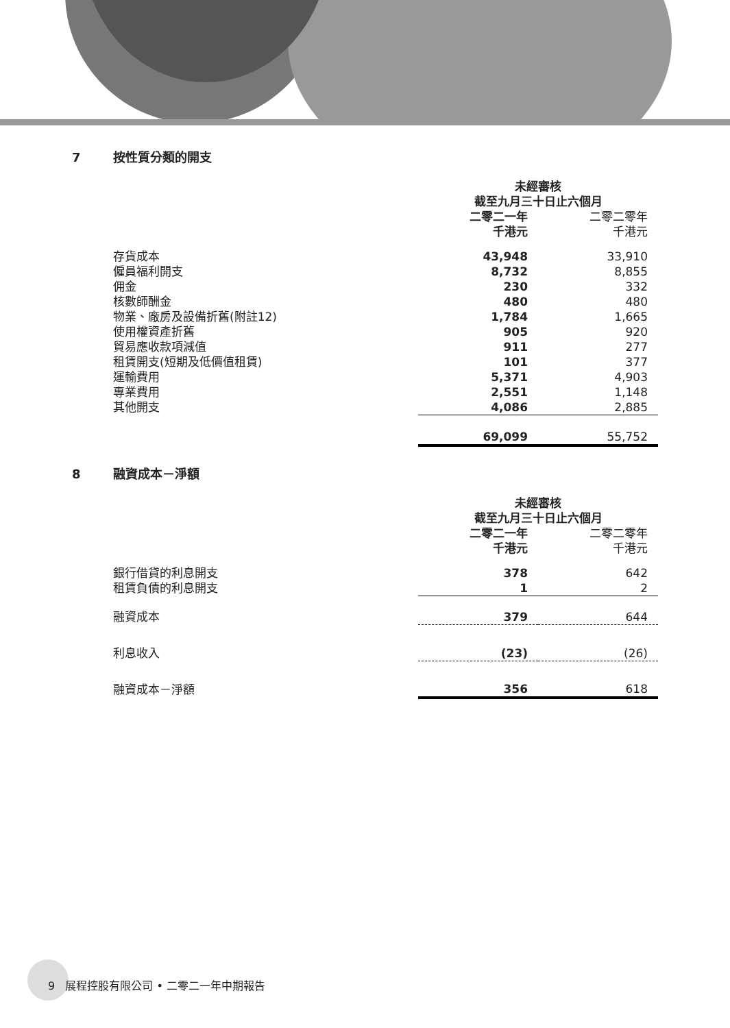7 按性質分類的開支
| | 未經審核 截至九月三十日止六個月 | |
| | 二零二一年 千港元 | 二零二零年 千港元 |
| 存貨成本 | 43,948 | 33,910 |
| 僱員福利開支 | 8,732 | 8,855 |
| 佣金 | 230 | 332 |
| 核數師酬金 | 480 | 480 |
| 物業、廠房及設備折舊(附註12) | 1,784 | 1,665 |
| 使用權資產折舊 | 905 | 920 |
| 貿易應收款項減值 | 911 | 277 |
| 租賃開支(短期及低價值租賃) | 101 | 377 |
| 運輸費用 | 5,371 | 4,903 |
| 專業費用 | 2,551 | 1,148 |
| 其他開支 | 4,086 | 2,885 |
| | 69,099 | 55,752 |
8 融資成本－淨額
| | 未經審核 截至九月三十日止六個月 | |
| | 二零二一年 千港元 | 二零二零年 千港元 |
| 銀行借貸的利息開支 | 378 | 642 |
| 租賃負債的利息開支 | 1 | 2 |
| 融資成本 | 379 | 644 |
| 利息收入 | (23) | (26) |
| 融資成本－淨額 | 356 | 618 |
9 展程控股有限公司 • 二零二一年中期報告